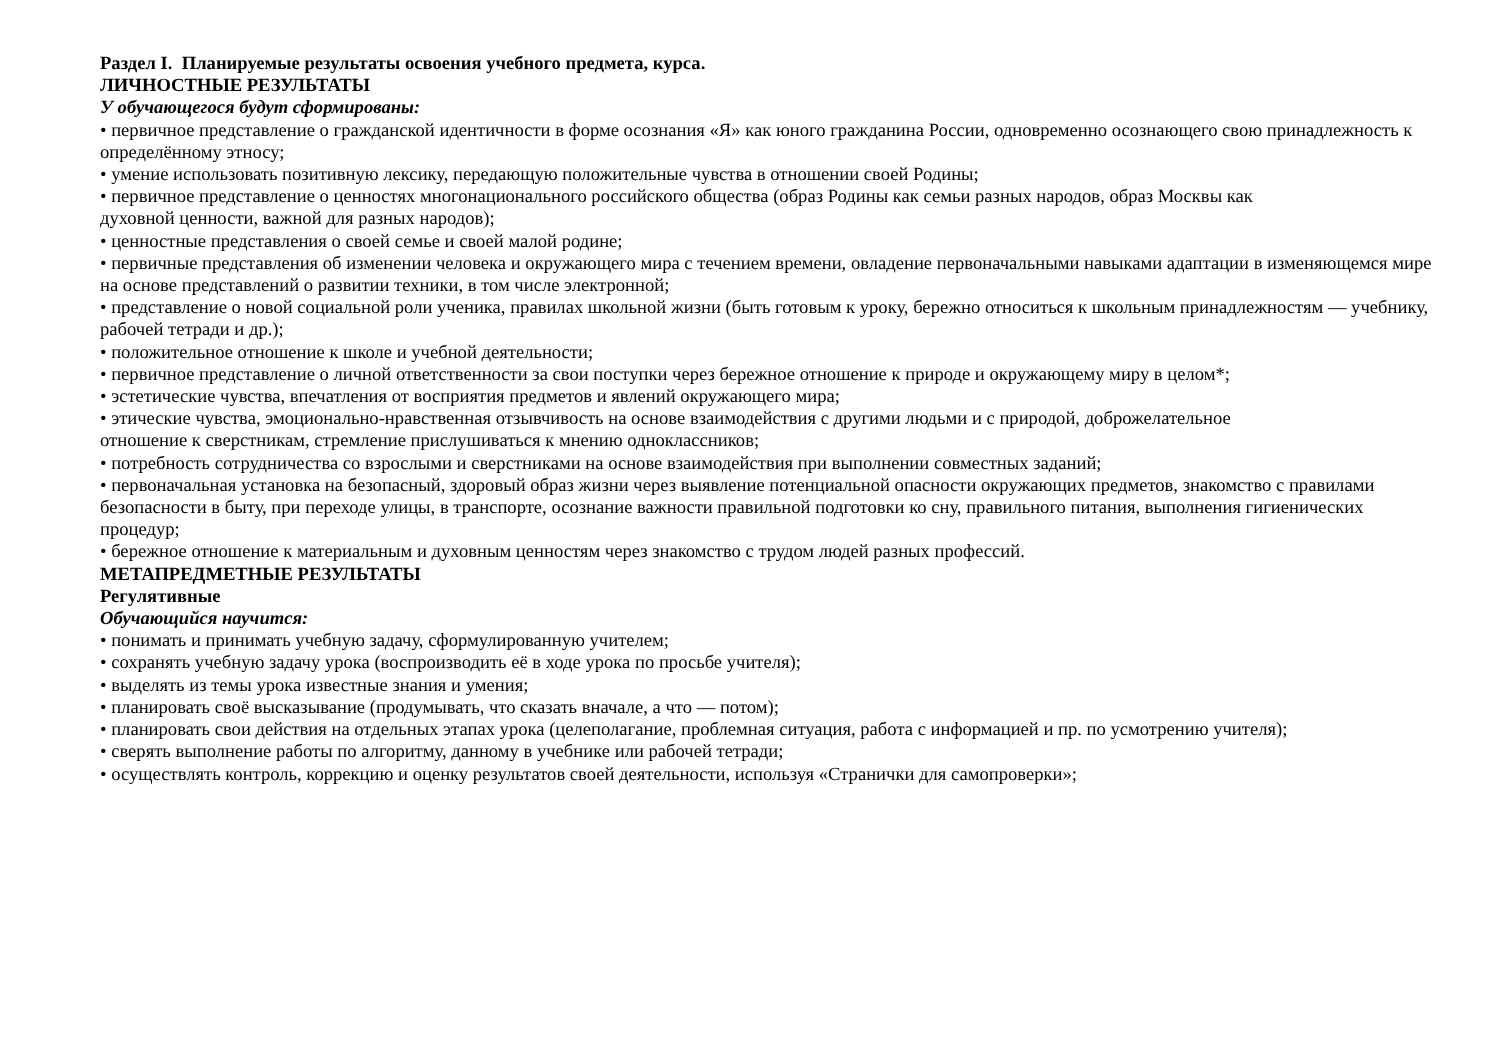Раздел I. Планируемые результаты освоения учебного предмета, курса.
ЛИЧНОСТНЫЕ РЕЗУЛЬТАТЫ
У обучающегося будут сформированы:
• первичное представление о гражданской идентичности в форме осознания «Я» как юного гражданина России, одновременно осознающего свою принадлежность к определённому этносу;
• умение использовать позитивную лексику, передающую положительные чувства в отношении своей Родины;
• первичное представление о ценностях многонационального российского общества (образ Родины как семьи разных народов, образ Москвы как
духовной ценности, важной для разных народов);
• ценностные представления о своей семье и своей малой родине;
• первичные представления об изменении человека и окружающего мира с течением времени, овладение первоначальными навыками адаптации в изменяющемся мире на основе представлений о развитии техники, в том числе электронной;
• представление о новой социальной роли ученика, правилах школьной жизни (быть готовым к уроку, бережно относиться к школьным принадлежностям — учебнику, рабочей тетради и др.);
• положительное отношение к школе и учебной деятельности;
• первичное представление о личной ответственности за свои поступки через бережное отношение к природе и окружающему миру в целом*;
• эстетические чувства, впечатления от восприятия предметов и явлений окружающего мира;
• этические чувства, эмоционально-нравственная отзывчивость на основе взаимодействия с другими людьми и с природой, доброжелательное
отношение к сверстникам, стремление прислушиваться к мнению одноклассников;
• потребность сотрудничества со взрослыми и сверстниками на основе взаимодействия при выполнении совместных заданий;
• первоначальная установка на безопасный, здоровый образ жизни через выявление потенциальной опасности окружающих предметов, знакомство с правилами безопасности в быту, при переходе улицы, в транспорте, осознание важности правильной подготовки ко сну, правильного питания, выполнения гигиенических процедур;
• бережное отношение к материальным и духовным ценностям через знакомство с трудом людей разных профессий.
МЕТАПРЕДМЕТНЫЕ РЕЗУЛЬТАТЫ
Регулятивные
Обучающийся научится:
• понимать и принимать учебную задачу, сформулированную учителем;
• сохранять учебную задачу урока (воспроизводить её в ходе урока по просьбе учителя);
• выделять из темы урока известные знания и умения;
• планировать своё высказывание (продумывать, что сказать вначале, а что — потом);
• планировать свои действия на отдельных этапах урока (целеполагание, проблемная ситуация, работа с информацией и пр. по усмотрению учителя);
• сверять выполнение работы по алгоритму, данному в учебнике или рабочей тетради;
• осуществлять контроль, коррекцию и оценку результатов своей деятельности, используя «Странички для самопроверки»;